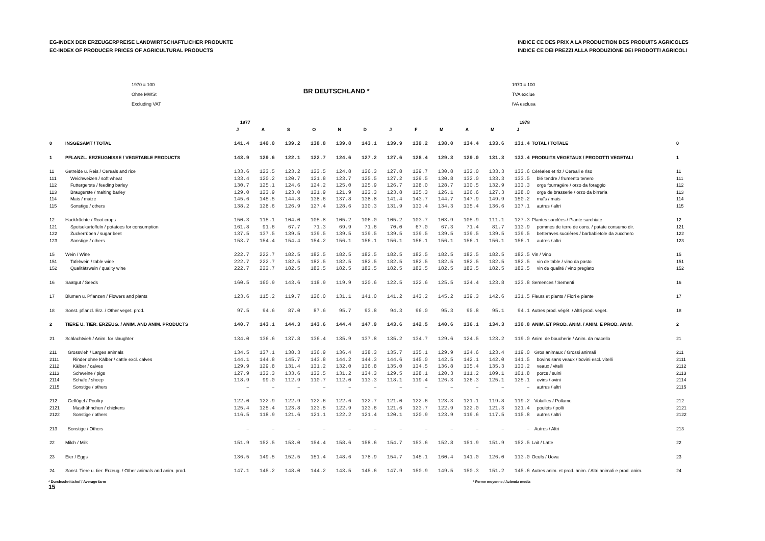EG-INDEX DER ERZEUGERPREISE LANDWIRTSCHAFTLICHER PRODUKTE
EC-INDEX OF PRODUCER PRICES OF AGRICULTURAL PRODUCTS
INDICE CE DES PRIX A LA PRODUCTION DES PRODUITS AGRICOLES
INDICE CE DEI PREZZI ALLA PRODUZIONE DEI PRODOTTI AGRICOLI
1970 = 100
Ohne MWSt
Excluding VAT
BR DEUTSCHLAND *
1970 = 100
TVA exclue
IVA esclusa
| | | 1977 | | | | | | 1978 | | | | | | | |
| --- | --- | --- | --- | --- | --- | --- | --- | --- | --- | --- | --- | --- | --- | --- | --- |
| | | J | A | S | O | N | D | J | F | M | A | M | J | | |
| 0 | INSGESAMT / TOTAL | 141.4 | 140.0 | 139.2 | 138.8 | 139.8 | 143.1 | 139.9 | 139.2 | 138.0 | 134.4 | 133.6 | 131.4 | TOTAL / TOTALE | 0 |
| 1 | PFLANZL. ERZEUGNISSE / VEGETABLE PRODUCTS | 143.9 | 129.6 | 122.1 | 122.7 | 124.6 | 127.2 | 127.6 | 128.4 | 129.3 | 129.0 | 131.3 | 133.4 | PRODUITS VEGETAUX / PRODOTTI VEGETALI | 1 |
| 11 | Getreide u. Reis / Cereals and rice | 133.6 | 123.5 | 123.2 | 123.5 | 124.8 | 126.3 | 127.8 | 129.7 | 130.8 | 132.0 | 133.3 | 133.6 | Céréales et riz / Cereali e riso | 11 |
| 111 | Weichweizen / soft wheat | 133.4 | 120.2 | 120.7 | 121.8 | 123.7 | 125.5 | 127.2 | 129.5 | 130.8 | 132.0 | 133.3 | 133.5 | blé tendre / frumento tenero | 111 |
| 112 | Futtergerste / feeding barley | 130.7 | 125.1 | 124.6 | 124.2 | 125.0 | 125.9 | 126.7 | 128.0 | 128.7 | 130.5 | 132.9 | 133.3 | orge fourragère / orzo da foraggio | 112 |
| 113 | Braugerste / malting barley | 129.0 | 123.9 | 123.0 | 121.9 | 121.9 | 122.3 | 123.8 | 125.3 | 126.1 | 126.6 | 127.3 | 128.0 | orge de brasserie / orzo da birreria | 113 |
| 114 | Mais / maize | 145.6 | 145.5 | 144.8 | 138.6 | 137.8 | 138.8 | 141.4 | 143.7 | 144.7 | 147.9 | 149.9 | 150.2 | maïs / mais | 114 |
| 115 | Sonstige / others | 138.2 | 128.6 | 126.9 | 127.4 | 128.6 | 130.3 | 131.9 | 133.4 | 134.3 | 135.4 | 136.6 | 137.1 | autres / altri | 115 |
| 12 | Hackfrüchte / Root crops | 150.3 | 115.1 | 104.0 | 105.8 | 105.2 | 106.0 | 105.2 | 103.7 | 103.9 | 105.9 | 111.1 | 127.3 | Plantes sarclées / Piante sarchiate | 12 |
| 121 | Speisekartoffeln / potatoes for consumption | 161.8 | 91.6 | 67.7 | 71.3 | 69.9 | 71.6 | 70.0 | 67.0 | 67.3 | 71.4 | 81.7 | 113.9 | pommes de terre de cons. / patate consumo dir. | 121 |
| 122 | Zuckerrüben / sugar beet | 137.5 | 137.5 | 139.5 | 139.5 | 139.5 | 139.5 | 139.5 | 139.5 | 139.5 | 139.5 | 139.5 | 139.5 | betteraves sucrières / barbabietole da zucchero | 122 |
| 123 | Sonstige / others | 153.7 | 154.4 | 154.4 | 154.2 | 156.1 | 156.1 | 156.1 | 156.1 | 156.1 | 156.1 | 156.1 | 156.1 | autres / altri | 123 |
| 15 | Wein / Wine | 222.7 | 222.7 | 182.5 | 182.5 | 182.5 | 182.5 | 182.5 | 182.5 | 182.5 | 182.5 | 182.5 | 182.5 | Vin / Vino | 15 |
| 151 | Tafelwein / table wine | 222.7 | 222.7 | 182.5 | 182.5 | 182.5 | 182.5 | 182.5 | 182.5 | 182.5 | 182.5 | 182.5 | 182.5 | vin de table / vino da pasto | 151 |
| 152 | Qualitätswein / quality wine | 222.7 | 222.7 | 182.5 | 182.5 | 182.5 | 182.5 | 182.5 | 182.5 | 182.5 | 182.5 | 182.5 | 182.5 | vin de qualité / vino pregiato | 152 |
| 16 | Saatgut / Seeds | 160.5 | 160.9 | 143.6 | 118.9 | 119.9 | 120.6 | 122.5 | 122.6 | 125.5 | 124.4 | 123.8 | 123.8 | Semences / Sementi | 16 |
| 17 | Blumen u. Pflanzen / Flowers and plants | 123.6 | 115.2 | 119.7 | 126.0 | 131.1 | 141.0 | 141.2 | 143.2 | 145.2 | 139.3 | 142.6 | 131.5 | Fleurs et plants / Fiori e piante | 17 |
| 18 | Sonst. pflanzl. Erz. / Other veget. prod. | 97.5 | 94.6 | 87.0 | 87.6 | 95.7 | 93.8 | 94.3 | 96.0 | 95.3 | 95.8 | 95.1 | 94.1 | Autres prod. végét. / Altri prod. veget. | 18 |
| 2 | TIERE U. TIER. ERZEUG. / ANIM. AND ANIM. PRODUCTS | 140.7 | 143.1 | 144.3 | 143.6 | 144.4 | 147.9 | 143.6 | 142.5 | 140.6 | 136.1 | 134.3 | 130.8 | ANIM. ET PROD. ANIM. / ANIM. E PROD. ANIM. | 2 |
| 21 | Schlachtvieh / Anim. for slaughter | 134.0 | 136.6 | 137.8 | 136.4 | 135.9 | 137.8 | 135.2 | 134.7 | 129.6 | 124.5 | 123.2 | 119.0 | Anim. de boucherie / Anim. da macello | 21 |
| 211 | Grossvieh / Larges animals | 134.5 | 137.1 | 138.3 | 136.9 | 136.4 | 138.3 | 135.7 | 135.1 | 129.9 | 124.6 | 123.4 | 119.0 | Gros animaux / Grossi animali | 211 |
| 2111 | Rinder ohne Kälber / cattle excl. calves | 144.1 | 144.8 | 145.7 | 143.8 | 144.2 | 144.3 | 144.6 | 145.0 | 142.5 | 142.1 | 142.0 | 141.5 | bovins sans veaux / bovini escl. vitelli | 2111 |
| 2112 | Kälber / calves | 129.9 | 129.8 | 131.4 | 131.2 | 132.0 | 136.8 | 135.0 | 134.5 | 136.8 | 135.4 | 135.3 | 133.2 | veaux / vitelli | 2112 |
| 2113 | Schweine / pigs | 127.9 | 132.3 | 133.6 | 132.5 | 131.2 | 134.3 | 129.5 | 128.1 | 120.3 | 111.2 | 109.1 | 101.8 | porcs / suini | 2113 |
| 2114 | Schafe / sheep | 118.9 | 99.0 | 112.9 | 110.7 | 112.0 | 113.3 | 118.1 | 119.4 | 126.3 | 126.3 | 125.1 | 125.1 | ovins / ovini | 2114 |
| 2115 | Sonstige / others | – | – | – | – | – | – | – | – | – | – | – | – | autres / altri | 2115 |
| 212 | Geflügel / Poultry | 122.0 | 122.9 | 122.9 | 122.6 | 122.6 | 122.7 | 121.0 | 122.6 | 123.3 | 121.1 | 119.8 | 119.2 | Volailles / Pollame | 212 |
| 2121 | Masthähnchen / chickens | 125.4 | 125.4 | 123.8 | 123.5 | 122.9 | 123.6 | 121.6 | 123.7 | 122.9 | 122.0 | 121.3 | 121.4 | poulets / polli | 2121 |
| 2122 | Sonstige / others | 116.5 | 118.9 | 121.6 | 121.1 | 122.2 | 121.4 | 120.1 | 120.9 | 123.9 | 119.6 | 117.5 | 115.8 | autres / altri | 2122 |
| 213 | Sonstige / Others | – | – | – | – | – | – | – | – | – | – | – | – | Autres / Altri | 213 |
| 22 | Milch / Milk | 151.9 | 152.5 | 153.0 | 154.4 | 158.6 | 158.6 | 154.7 | 153.6 | 152.8 | 151.9 | 151.9 | 152.5 | Lait / Latte | 22 |
| 23 | Eier / Eggs | 136.5 | 149.5 | 152.5 | 151.4 | 148.6 | 178.9 | 154.7 | 145.1 | 160.4 | 141.0 | 126.0 | 113.0 | Oeufs / Uova | 23 |
| 24 | Sonst. Tiere u. tier. Erzeug. / Other animals and anim. prod. | 147.1 | 145.2 | 148.0 | 144.2 | 143.5 | 145.6 | 147.9 | 150.9 | 149.5 | 150.3 | 151.2 | 145.6 | Autres anim. et prod. anim. / Altri animali e prod. anim. | 24 |
* Durchschnittshof / Average farm
15
* Ferme moyenne / Azienda media